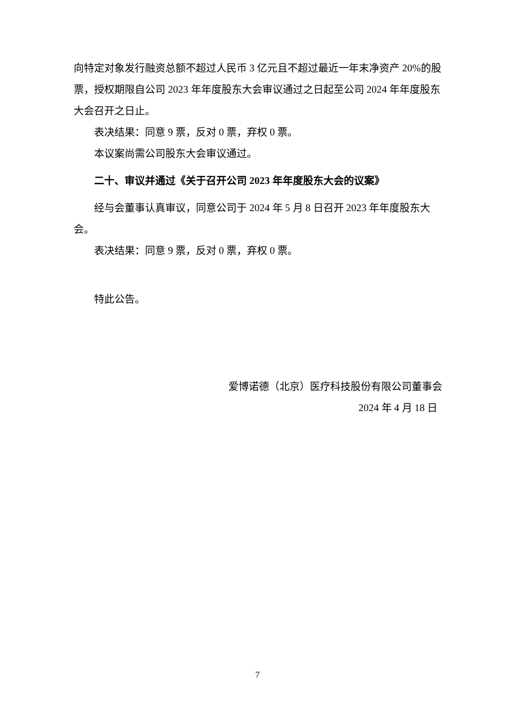向特定对象发行融资总额不超过人民币 3 亿元且不超过最近一年末净资产 20%的股票，授权期限自公司 2023 年年度股东大会审议通过之日起至公司 2024 年年度股东大会召开之日止。
表决结果：同意 9 票，反对 0 票，弃权 0 票。
本议案尚需公司股东大会审议通过。
二十、审议并通过《关于召开公司 2023 年年度股东大会的议案》
经与会董事认真审议，同意公司于 2024 年 5 月 8 日召开 2023 年年度股东大会。
表决结果：同意 9 票，反对 0 票，弃权 0 票。
特此公告。
爱博诺德（北京）医疗科技股份有限公司董事会
2024 年 4 月 18 日
7